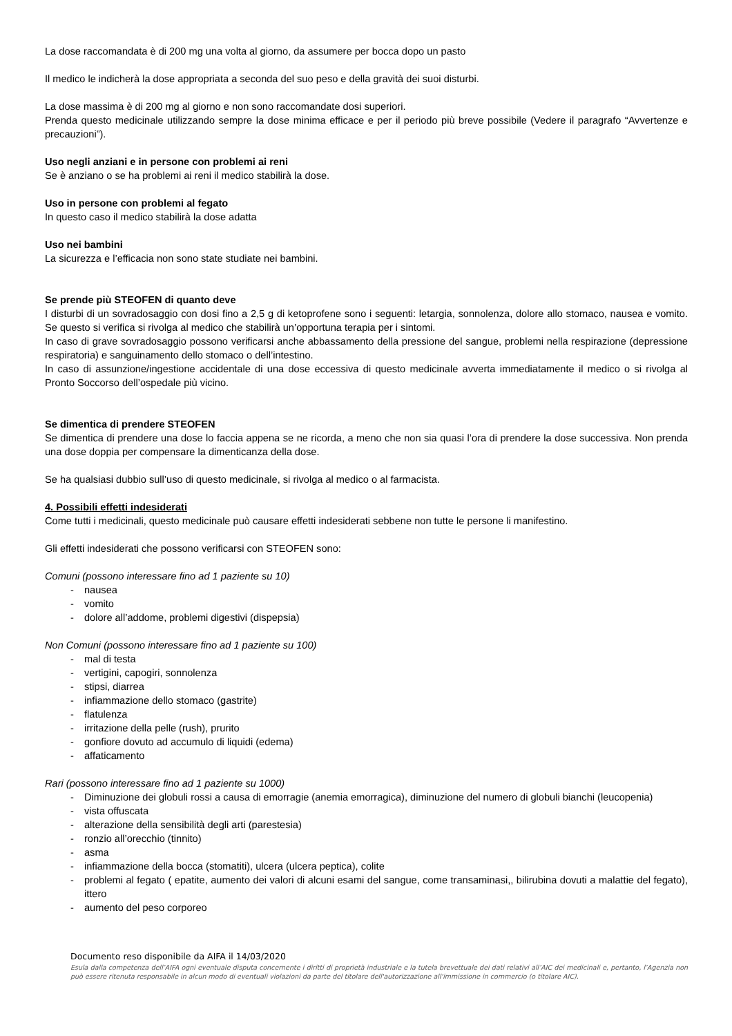La dose raccomandata è di 200 mg una volta al giorno, da assumere per bocca dopo un pasto
Il medico le indicherà la dose appropriata a seconda del suo peso e della gravità dei suoi disturbi.
La dose massima è di 200 mg al giorno e non sono raccomandate dosi superiori.
Prenda questo medicinale utilizzando sempre la dose minima efficace e per il periodo più breve possibile (Vedere il paragrafo “Avvertenze e precauzioni”).
Uso negli anziani e in persone con problemi ai reni
Se è anziano o se ha problemi ai reni il medico stabilirà la dose.
Uso in persone con problemi al fegato
In questo caso il medico stabilirà la dose adatta
Uso nei bambini
La sicurezza e l’efficacia non sono state studiate nei bambini.
Se prende più STEOFEN di quanto deve
I disturbi di un sovradosaggio con dosi fino a 2,5 g di ketoprofene sono i seguenti: letargia, sonnolenza, dolore allo stomaco, nausea e vomito. Se questo si verifica si rivolga al medico che stabilirà un’opportuna terapia per i sintomi.
In caso di grave sovradosaggio possono verificarsi anche abbassamento della pressione del sangue, problemi nella respirazione (depressione respiratoria) e sanguinamento dello stomaco o dell’intestino.
In caso di assunzione/ingestione accidentale di una dose eccessiva di questo medicinale avverta immediatamente il medico o si rivolga al Pronto Soccorso dell’ospedale più vicino.
Se dimentica di prendere STEOFEN
Se dimentica di prendere una dose lo faccia appena se ne ricorda, a meno che non sia quasi l’ora di prendere la dose successiva. Non prenda una dose doppia per compensare la dimenticanza della dose.
Se ha qualsiasi dubbio sull’uso di questo medicinale, si rivolga al medico o al farmacista.
4. Possibili effetti indesiderati
Come tutti i medicinali, questo medicinale può causare effetti indesiderati sebbene non tutte le persone li manifestino.
Gli effetti indesiderati che possono verificarsi con STEOFEN sono:
Comuni (possono interessare fino ad 1 paziente su 10)
- nausea
- vomito
- dolore all’addome, problemi digestivi (dispepsia)
Non Comuni (possono interessare fino ad 1 paziente su 100)
- mal di testa
- vertigini, capogiri, sonnolenza
- stipsi, diarrea
- infiammazione dello stomaco (gastrite)
- flatulenza
- irritazione della pelle (rush), prurito
- gonfiore dovuto ad accumulo di liquidi (edema)
- affaticamento
Rari (possono interessare fino ad 1 paziente su 1000)
- Diminuzione dei globuli rossi a causa di emorragie (anemia emorragica), diminuzione del numero di globuli bianchi (leucopenia)
- vista offuscata
- alterazione della sensibilità degli arti (parestesia)
- ronzio all’orecchio (tinnito)
- asma
- infiammazione della bocca (stomatiti), ulcera (ulcera peptica), colite
- problemi al fegato ( epatite, aumento dei valori di alcuni esami del sangue, come transaminasi,, bilirubina dovuti a malattie del fegato), ittero
- aumento del peso corporeo
Documento reso disponibile da AIFA il 14/03/2020
Esula dalla competenza dell’AIFA ogni eventuale disputa concernente i diritti di proprietà industriale e la tutela brevettuale dei dati relativi all’AIC dei medicinali e, pertanto, l’Agenzia non può essere ritenuta responsabile in alcun modo di eventuali violazioni da parte del titolare dell'autorizzazione all'immissione in commercio (o titolare AIC).